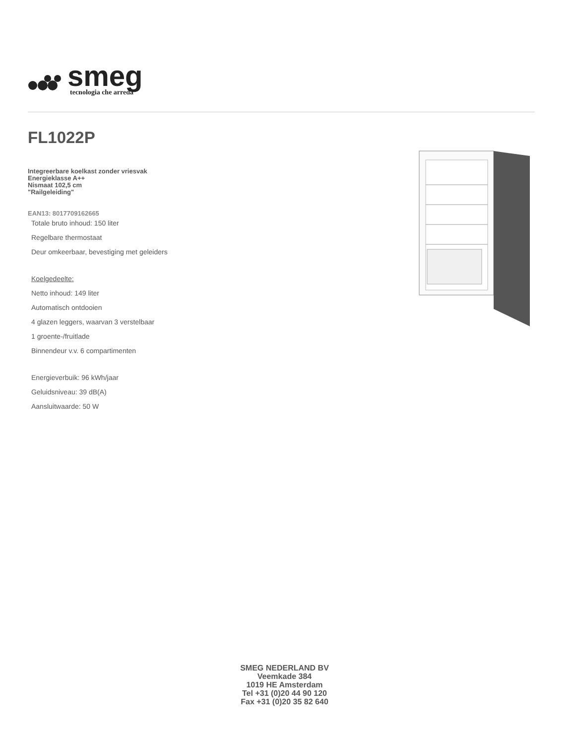smeg
tecnologia che arreda
FL1022P
Integreerbare koelkast zonder vriesvak
Energieklasse A++
Nismaat 102,5 cm
"Railgeleiding"
EAN13: 8017709162665
Totale bruto inhoud: 150 liter
Regelbare thermostaat
Deur omkeerbaar, bevestiging met geleiders
Koelgedeelte:
Netto inhoud: 149 liter
Automatisch ontdooien
4 glazen leggers, waarvan 3 verstelbaar
1 groente-/fruitlade
Binnendeur v.v. 6 compartimenten
Energieverbuik: 96 kWh/jaar
Geluidsniveau: 39 dB(A)
Aansluitwaarde: 50 W
SMEG NEDERLAND BV
Veemkade 384
1019 HE Amsterdam
Tel +31 (0)20 44 90 120
Fax +31 (0)20 35 82 640